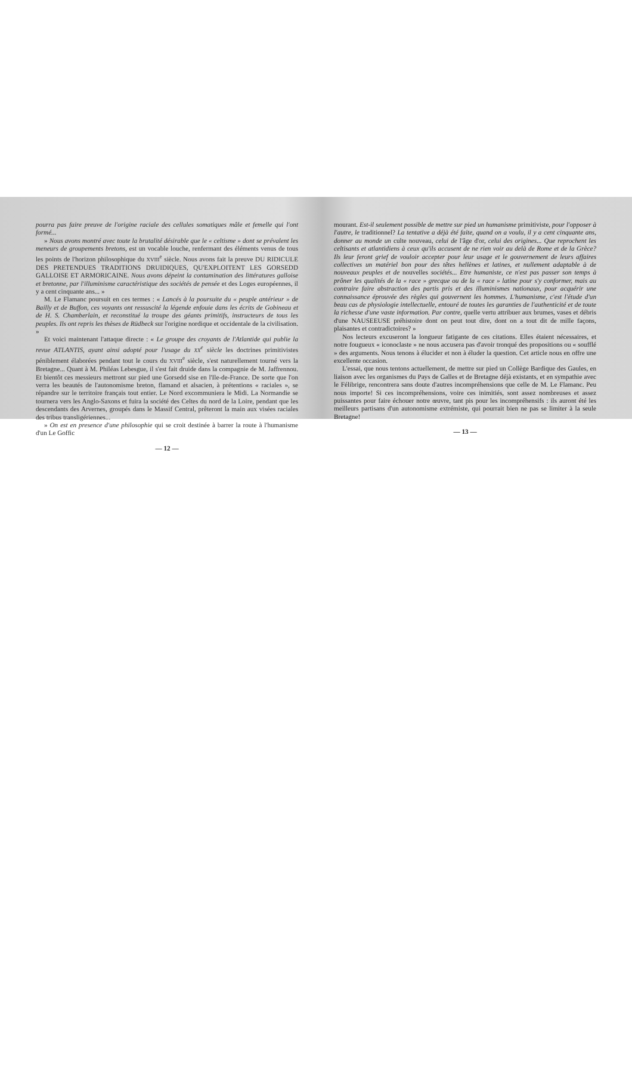pourra pas faire preuve de l'origine raciale des cellules somatiques mâle et femelle qui l'ont formé...
» Nous avons montré avec toute la brutalité désirable que le « celtisme » dont se prévalent les meneurs de groupements bretons, est un vocable louche, renfermant des éléments venus de tous les points de l'horizon philosophique du XVIII<sup>e</sup> siècle. Nous avons fait la preuve DU RIDICULE DES PRETENDUES TRADITIONS DRUIDIQUES, QU'EXPLOITENT LES GORSEDD GALLOISE ET ARMORICAINE. Nous avons dépeint la contamination des littératures galloise et bretonne, par l'illuminisme caractéristique des sociétés de pensée et des Loges européennes, il y a cent cinquante ans... »
M. Le Flamanc poursuit en ces termes : « Lancés à la poursuite du « peuple antérieur » de Bailly et de Buffon, ces voyants ont ressuscité la légende enfouie dans les écrits de Gobineau et de H. S. Chamberlain, et reconstitué la troupe des géants primitifs, instructeurs de tous les peuples. Ils ont repris les thèses de Rüdbeck sur l'origine nordique et occidentale de la civilisation. »
Et voici maintenant l'attaque directe : « Le groupe des croyants de l'Atlantide qui publie la revue ATLANTIS, ayant ainsi adopté pour l'usage du XX<sup>e</sup> siècle les doctrines primitivistes péniblement élaborées pendant tout le cours du XVIII<sup>e</sup> siècle, s'est naturellement tourné vers la Bretagne... Quant à M. Philéas Lebesgue, il s'est fait druide dans la compagnie de M. Jaffrennou. Et bientôt ces messieurs mettront sur pied une Gorsedd sise en l'Ile-de-France. De sorte que l'on verra les beautés de l'autonomisme breton, flamand et alsacien, à prétentions « raciales », se répandre sur le territoire français tout entier. Le Nord excommuniera le Midi. La Normandie se tournera vers les Anglo-Saxons et fuira la société des Celtes du nord de la Loire, pendant que les descendants des Arvernes, groupés dans le Massif Central, prêteront la main aux visées raciales des tribus transligériennes...
» On est en presence d'une philosophie qui se croit destinée à barrer la route à l'humanisme d'un Le Goffic
— 12 —
mourant. Est-il seulement possible de mettre sur pied un humanisme primitiviste, pour l'opposer à l'autre, le traditionnel? La tentative a déjà été faite, quand on a voulu, il y a cent cinquante ans, donner au monde un culte nouveau, celui de l'âge d'or, celui des origines... Que reprochent les celtisants et atlantidiens à ceux qu'ils accusent de ne rien voir au delà de Rome et de la Grèce? Ils leur feront grief de vouloir accepter pour leur usage et le gouvernement de leurs affaires collectives un matériel bon pour des têtes hellènes et latines, et nullement adaptable à de nouveaux peuples et de nouvelles sociétés... Etre humaniste, ce n'est pas passer son temps à prôner les qualités de la « race » grecque ou de la « race » latine pour s'y conformer, mais au contraire faire abstraction des partis pris et des illuminismes nationaux, pour acquérir une connaissance éprouvée des règles qui gouvernent les hommes. L'humanisme, c'est l'étude d'un beau cas de physiologie intellectuelle, entouré de toutes les garanties de l'authenticité et de toute la richesse d'une vaste information. Par contre, quelle vertu attribuer aux brumes, vases et débris d'une NAUSEEUSE préhistoire dont on peut tout dire, dont on a tout dit de mille façons, plaisantes et contradictoires? »
Nos lecteurs excuseront la longueur fatigante de ces citations. Elles étaient nécessaires, et notre fougueux « iconoclaste » ne nous accusera pas d'avoir tronqué des propositions ou « soufflé » des arguments. Nous tenons à élucider et non à éluder la question. Cet article nous en offre une excellente occasion.
L'essai, que nous tentons actuellement, de mettre sur pied un Collège Bardique des Gaules, en liaison avec les organismes du Pays de Galles et de Bretagne déjà existants, et en sympathie avec le Félibrige, rencontrera sans doute d'autres incompréhensions que celle de M. Le Flamanc. Peu nous importe! Si ces incompréhensions, voire ces inimitiés, sont assez nombreuses et assez puissantes pour faire échouer notre œuvre, tant pis pour les incompréhensifs : ils auront été les meilleurs partisans d'un autonomisme extrémiste, qui pourrait bien ne pas se limiter à la seule Bretagne!
— 13 —